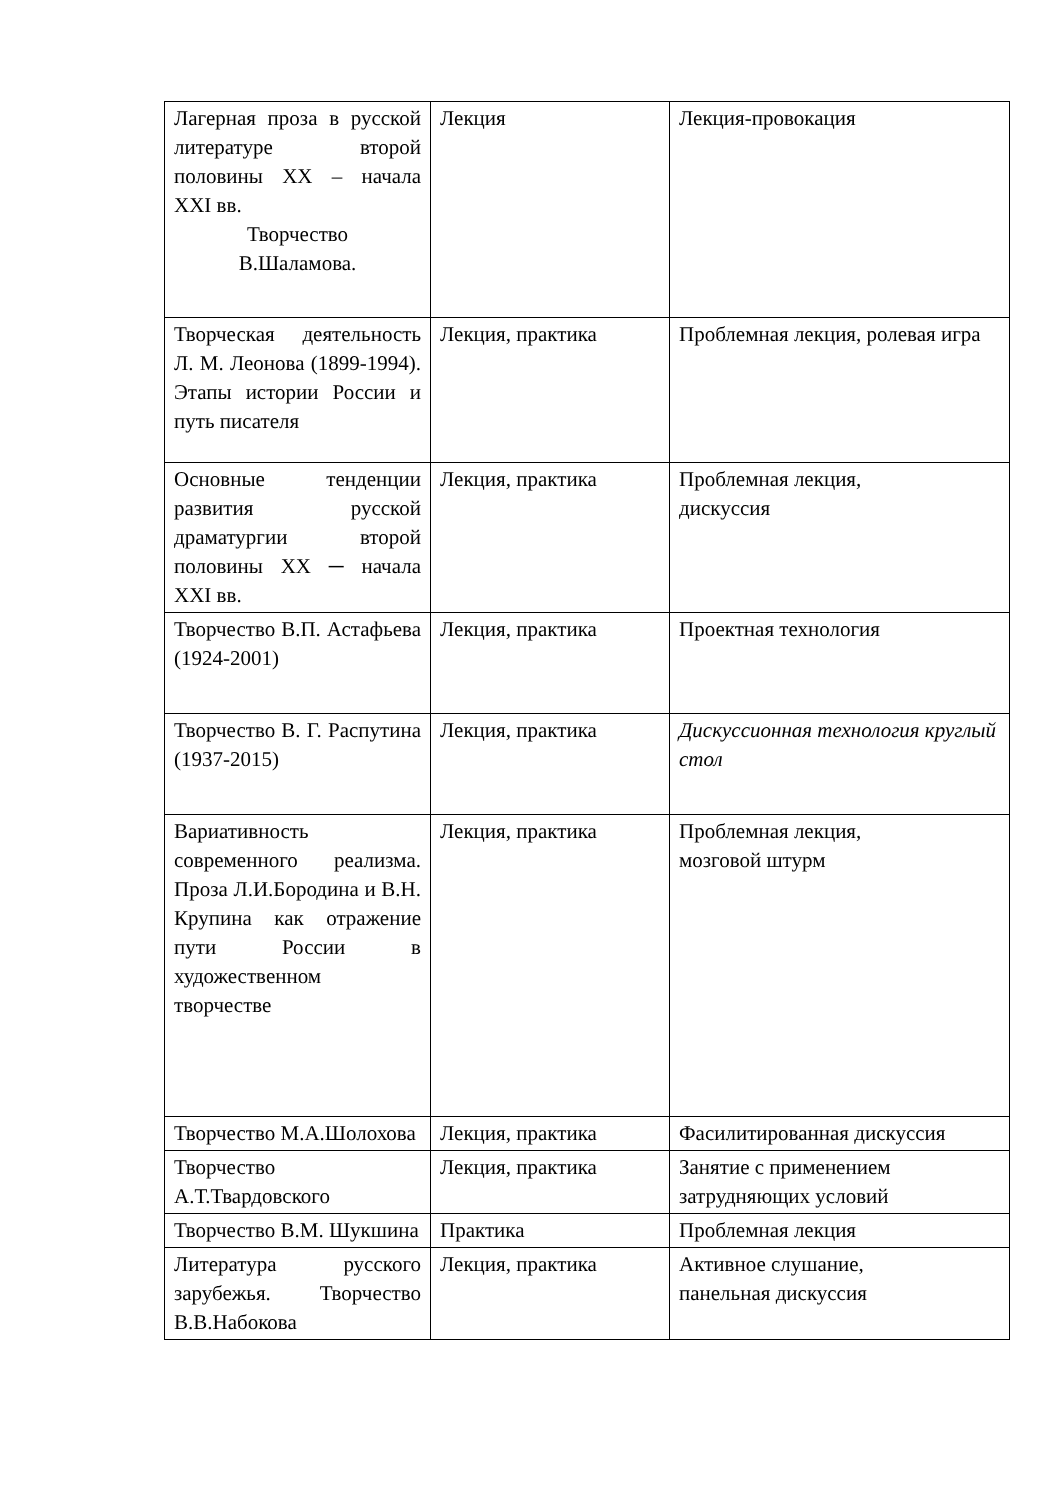| Лагерная проза в русской литературе второй половины XX – начала XXI вв. Творчество В.Шаламова. | Лекция | Лекция-провокация |
| Творческая деятельность Л. М. Леонова (1899-1994). Этапы истории России и путь писателя | Лекция, практика | Проблемная лекция, ролевая игра |
| Основные тенденции развития русской драматургии второй половины XX ─ начала XXI вв. | Лекция, практика | Проблемная лекция, дискуссия |
| Творчество В.П. Астафьева (1924-2001) | Лекция, практика | Проектная технология |
| Творчество В. Г. Распутина (1937-2015) | Лекция, практика | Дискуссионная технология круглый стол |
| Вариативность современного реализма. Проза Л.И.Бородина и В.Н. Крупина как отражение пути России в художественном творчестве | Лекция, практика | Проблемная лекция, мозговой штурм |
| Творчество М.А.Шолохова | Лекция, практика | Фасилитированная дискуссия |
| Творчество А.Т.Твардовского | Лекция, практика | Занятие с применением затрудняющих условий |
| Творчество В.М. Шукшина | Практика | Проблемная лекция |
| Литература русского зарубежья. Творчество В.В.Набокова | Лекция, практика | Активное слушание, панельная дискуссия |